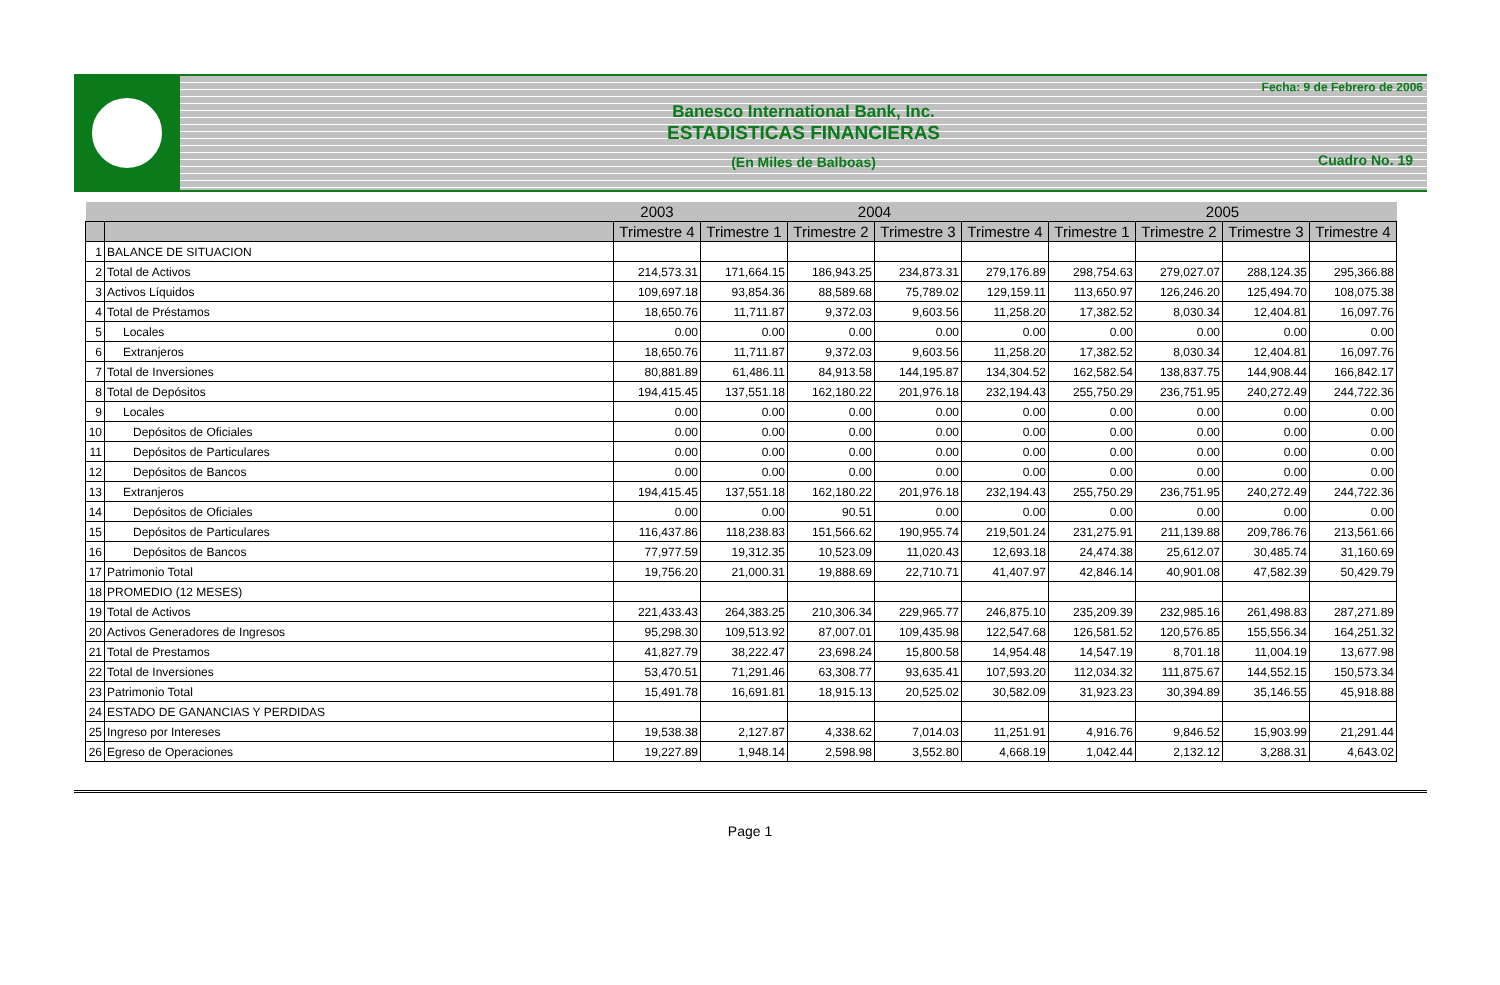Fecha: 9 de Febrero de 2006
Banesco International Bank, Inc.
ESTADISTICAS FINANCIERAS
(En Miles de Balboas)
Cuadro No. 19
| | | 2003 | 2004 | | | | 2005 | | | |
| --- | --- | --- | --- | --- | --- | --- | --- | --- | --- | --- |
| | | Trimestre 4 | Trimestre 1 | Trimestre 2 | Trimestre 3 | Trimestre 4 | Trimestre 1 | Trimestre 2 | Trimestre 3 | Trimestre 4 |
| 1 | BALANCE DE SITUACION | | | | | | | | | |
| 2 | Total de Activos | 214,573.31 | 171,664.15 | 186,943.25 | 234,873.31 | 279,176.89 | 298,754.63 | 279,027.07 | 288,124.35 | 295,366.88 |
| 3 | Activos Líquidos | 109,697.18 | 93,854.36 | 88,589.68 | 75,789.02 | 129,159.11 | 113,650.97 | 126,246.20 | 125,494.70 | 108,075.38 |
| 4 | Total de Préstamos | 18,650.76 | 11,711.87 | 9,372.03 | 9,603.56 | 11,258.20 | 17,382.52 | 8,030.34 | 12,404.81 | 16,097.76 |
| 5 | Locales | 0.00 | 0.00 | 0.00 | 0.00 | 0.00 | 0.00 | 0.00 | 0.00 | 0.00 |
| 6 | Extranjeros | 18,650.76 | 11,711.87 | 9,372.03 | 9,603.56 | 11,258.20 | 17,382.52 | 8,030.34 | 12,404.81 | 16,097.76 |
| 7 | Total de Inversiones | 80,881.89 | 61,486.11 | 84,913.58 | 144,195.87 | 134,304.52 | 162,582.54 | 138,837.75 | 144,908.44 | 166,842.17 |
| 8 | Total de Depósitos | 194,415.45 | 137,551.18 | 162,180.22 | 201,976.18 | 232,194.43 | 255,750.29 | 236,751.95 | 240,272.49 | 244,722.36 |
| 9 | Locales | 0.00 | 0.00 | 0.00 | 0.00 | 0.00 | 0.00 | 0.00 | 0.00 | 0.00 |
| 10 | Depósitos de Oficiales | 0.00 | 0.00 | 0.00 | 0.00 | 0.00 | 0.00 | 0.00 | 0.00 | 0.00 |
| 11 | Depósitos de Particulares | 0.00 | 0.00 | 0.00 | 0.00 | 0.00 | 0.00 | 0.00 | 0.00 | 0.00 |
| 12 | Depósitos de Bancos | 0.00 | 0.00 | 0.00 | 0.00 | 0.00 | 0.00 | 0.00 | 0.00 | 0.00 |
| 13 | Extranjeros | 194,415.45 | 137,551.18 | 162,180.22 | 201,976.18 | 232,194.43 | 255,750.29 | 236,751.95 | 240,272.49 | 244,722.36 |
| 14 | Depósitos de Oficiales | 0.00 | 0.00 | 90.51 | 0.00 | 0.00 | 0.00 | 0.00 | 0.00 | 0.00 |
| 15 | Depósitos de Particulares | 116,437.86 | 118,238.83 | 151,566.62 | 190,955.74 | 219,501.24 | 231,275.91 | 211,139.88 | 209,786.76 | 213,561.66 |
| 16 | Depósitos de Bancos | 77,977.59 | 19,312.35 | 10,523.09 | 11,020.43 | 12,693.18 | 24,474.38 | 25,612.07 | 30,485.74 | 31,160.69 |
| 17 | Patrimonio Total | 19,756.20 | 21,000.31 | 19,888.69 | 22,710.71 | 41,407.97 | 42,846.14 | 40,901.08 | 47,582.39 | 50,429.79 |
| 18 | PROMEDIO (12 MESES) | | | | | | | | | |
| 19 | Total de Activos | 221,433.43 | 264,383.25 | 210,306.34 | 229,965.77 | 246,875.10 | 235,209.39 | 232,985.16 | 261,498.83 | 287,271.89 |
| 20 | Activos Generadores de Ingresos | 95,298.30 | 109,513.92 | 87,007.01 | 109,435.98 | 122,547.68 | 126,581.52 | 120,576.85 | 155,556.34 | 164,251.32 |
| 21 | Total de Prestamos | 41,827.79 | 38,222.47 | 23,698.24 | 15,800.58 | 14,954.48 | 14,547.19 | 8,701.18 | 11,004.19 | 13,677.98 |
| 22 | Total de Inversiones | 53,470.51 | 71,291.46 | 63,308.77 | 93,635.41 | 107,593.20 | 112,034.32 | 111,875.67 | 144,552.15 | 150,573.34 |
| 23 | Patrimonio Total | 15,491.78 | 16,691.81 | 18,915.13 | 20,525.02 | 30,582.09 | 31,923.23 | 30,394.89 | 35,146.55 | 45,918.88 |
| 24 | ESTADO DE GANANCIAS Y PERDIDAS | | | | | | | | | |
| 25 | Ingreso por Intereses | 19,538.38 | 2,127.87 | 4,338.62 | 7,014.03 | 11,251.91 | 4,916.76 | 9,846.52 | 15,903.99 | 21,291.44 |
| 26 | Egreso de Operaciones | 19,227.89 | 1,948.14 | 2,598.98 | 3,552.80 | 4,668.19 | 1,042.44 | 2,132.12 | 3,288.31 | 4,643.02 |
Page 1